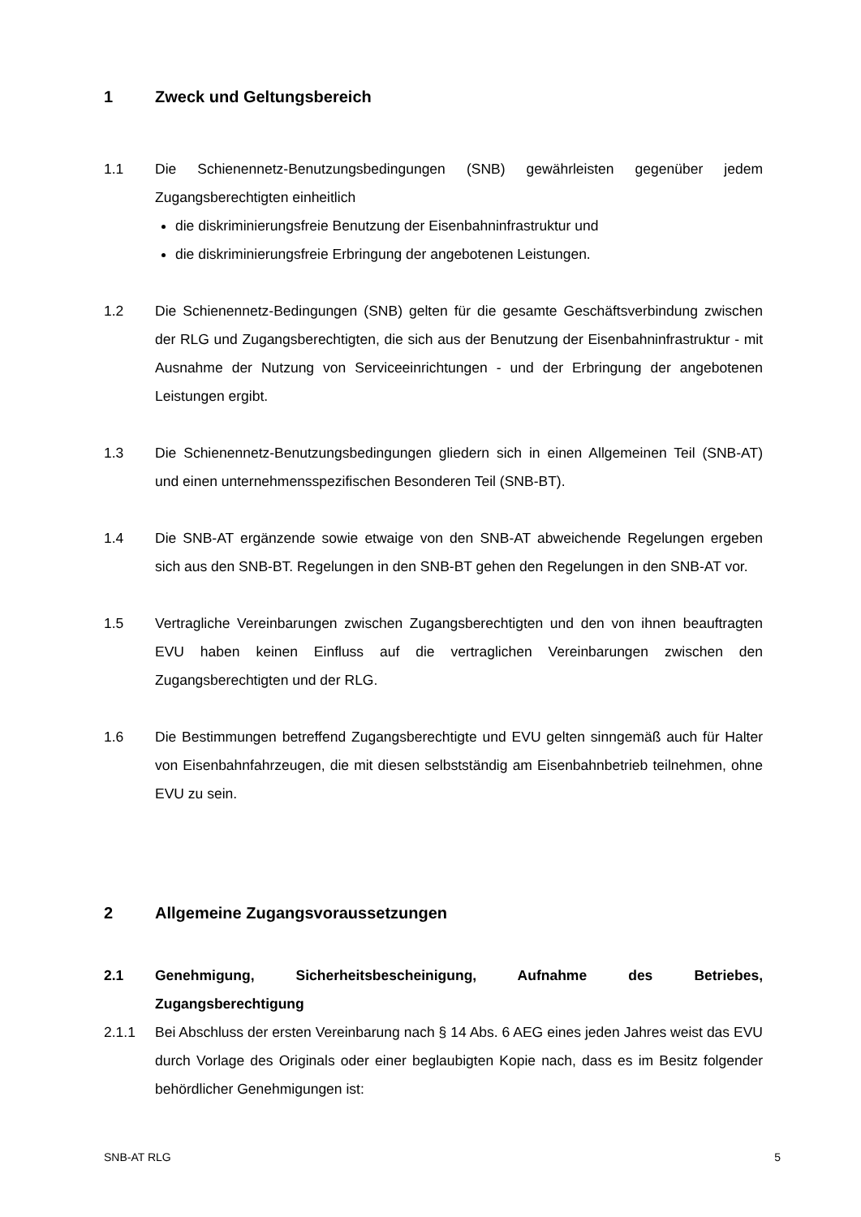1 Zweck und Geltungsbereich
1.1 Die Schienennetz-Benutzungsbedingungen (SNB) gewährleisten gegenüber jedem Zugangsberechtigten einheitlich
die diskriminierungsfreie Benutzung der Eisenbahninfrastruktur und
die diskriminierungsfreie Erbringung der angebotenen Leistungen.
1.2 Die Schienennetz-Bedingungen (SNB) gelten für die gesamte Geschäftsverbindung zwischen der RLG und Zugangsberechtigten, die sich aus der Benutzung der Eisenbahninfrastruktur - mit Ausnahme der Nutzung von Serviceeinrichtungen - und der Erbringung der angebotenen Leistungen ergibt.
1.3 Die Schienennetz-Benutzungsbedingungen gliedern sich in einen Allgemeinen Teil (SNB-AT) und einen unternehmensspezifischen Besonderen Teil (SNB-BT).
1.4 Die SNB-AT ergänzende sowie etwaige von den SNB-AT abweichende Regelungen ergeben sich aus den SNB-BT. Regelungen in den SNB-BT gehen den Regelungen in den SNB-AT vor.
1.5 Vertragliche Vereinbarungen zwischen Zugangsberechtigten und den von ihnen beauftragten EVU haben keinen Einfluss auf die vertraglichen Vereinbarungen zwischen den Zugangsberechtigten und der RLG.
1.6 Die Bestimmungen betreffend Zugangsberechtigte und EVU gelten sinngemäß auch für Halter von Eisenbahnfahrzeugen, die mit diesen selbstständig am Eisenbahnbetrieb teilnehmen, ohne EVU zu sein.
2 Allgemeine Zugangsvoraussetzungen
2.1 Genehmigung, Sicherheitsbescheinigung, Aufnahme des Betriebes, Zugangsberechtigung
2.1.1 Bei Abschluss der ersten Vereinbarung nach § 14 Abs. 6 AEG eines jeden Jahres weist das EVU durch Vorlage des Originals oder einer beglaubigten Kopie nach, dass es im Besitz folgender behördlicher Genehmigungen ist:
SNB-AT RLG 5